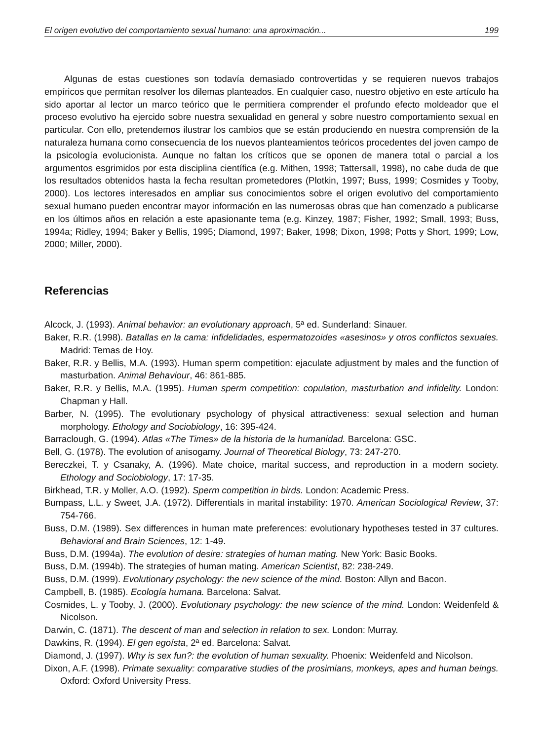El origen evolutivo del comportamiento sexual humano: una aproximación... 199
Algunas de estas cuestiones son todavía demasiado controvertidas y se requieren nuevos trabajos empíricos que permitan resolver los dilemas planteados. En cualquier caso, nuestro objetivo en este artículo ha sido aportar al lector un marco teórico que le permitiera comprender el profundo efecto moldeador que el proceso evolutivo ha ejercido sobre nuestra sexualidad en general y sobre nuestro comportamiento sexual en particular. Con ello, pretendemos ilustrar los cambios que se están produciendo en nuestra comprensión de la naturaleza humana como consecuencia de los nuevos planteamientos teóricos procedentes del joven campo de la psicología evolucionista. Aunque no faltan los críticos que se oponen de manera total o parcial a los argumentos esgrimidos por esta disciplina científica (e.g. Mithen, 1998; Tattersall, 1998), no cabe duda de que los resultados obtenidos hasta la fecha resultan prometedores (Plotkin, 1997; Buss, 1999; Cosmides y Tooby, 2000). Los lectores interesados en ampliar sus conocimientos sobre el origen evolutivo del comportamiento sexual humano pueden encontrar mayor información en las numerosas obras que han comenzado a publicarse en los últimos años en relación a este apasionante tema (e.g. Kinzey, 1987; Fisher, 1992; Small, 1993; Buss, 1994a; Ridley, 1994; Baker y Bellis, 1995; Diamond, 1997; Baker, 1998; Dixon, 1998; Potts y Short, 1999; Low, 2000; Miller, 2000).
Referencias
Alcock, J. (1993). Animal behavior: an evolutionary approach, 5ª ed. Sunderland: Sinauer.
Baker, R.R. (1998). Batallas en la cama: infidelidades, espermatozoides «asesinos» y otros conflictos sexuales. Madrid: Temas de Hoy.
Baker, R.R. y Bellis, M.A. (1993). Human sperm competition: ejaculate adjustment by males and the function of masturbation. Animal Behaviour, 46: 861-885.
Baker, R.R. y Bellis, M.A. (1995). Human sperm competition: copulation, masturbation and infidelity. London: Chapman y Hall.
Barber, N. (1995). The evolutionary psychology of physical attractiveness: sexual selection and human morphology. Ethology and Sociobiology, 16: 395-424.
Barraclough, G. (1994). Atlas «The Times» de la historia de la humanidad. Barcelona: GSC.
Bell, G. (1978). The evolution of anisogamy. Journal of Theoretical Biology, 73: 247-270.
Bereczkei, T. y Csanaky, A. (1996). Mate choice, marital success, and reproduction in a modern society. Ethology and Sociobiology, 17: 17-35.
Birkhead, T.R. y Moller, A.O. (1992). Sperm competition in birds. London: Academic Press.
Bumpass, L.L. y Sweet, J.A. (1972). Differentials in marital instability: 1970. American Sociological Review, 37: 754-766.
Buss, D.M. (1989). Sex differences in human mate preferences: evolutionary hypotheses tested in 37 cultures. Behavioral and Brain Sciences, 12: 1-49.
Buss, D.M. (1994a). The evolution of desire: strategies of human mating. New York: Basic Books.
Buss, D.M. (1994b). The strategies of human mating. American Scientist, 82: 238-249.
Buss, D.M. (1999). Evolutionary psychology: the new science of the mind. Boston: Allyn and Bacon.
Campbell, B. (1985). Ecología humana. Barcelona: Salvat.
Cosmides, L. y Tooby, J. (2000). Evolutionary psychology: the new science of the mind. London: Weidenfeld & Nicolson.
Darwin, C. (1871). The descent of man and selection in relation to sex. London: Murray.
Dawkins, R. (1994). El gen egoísta, 2ª ed. Barcelona: Salvat.
Diamond, J. (1997). Why is sex fun?: the evolution of human sexuality. Phoenix: Weidenfeld and Nicolson.
Dixon, A.F. (1998). Primate sexuality: comparative studies of the prosimians, monkeys, apes and human beings. Oxford: Oxford University Press.